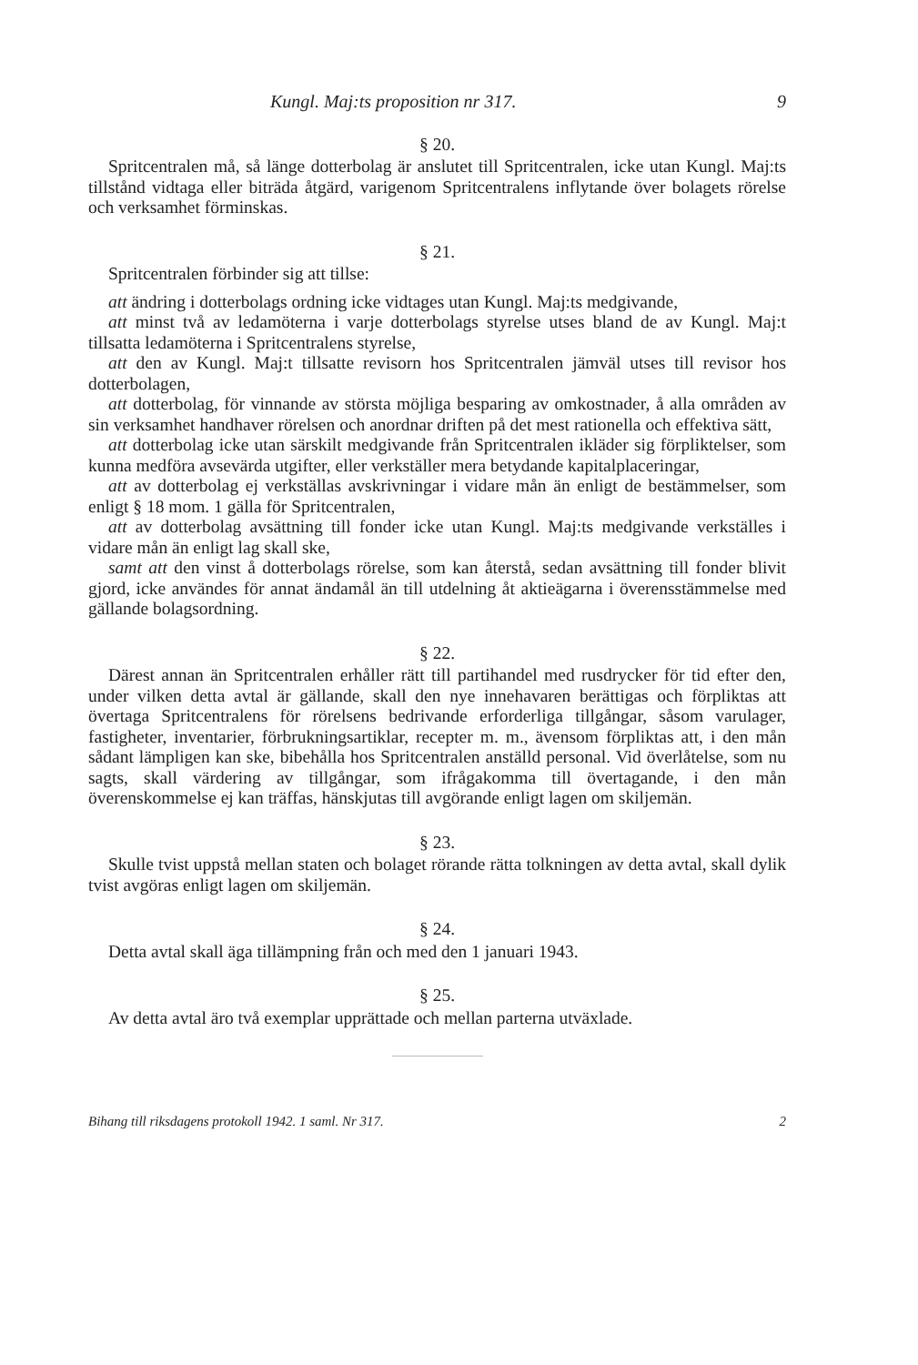Kungl. Maj:ts proposition nr 317. 9
§ 20.
Spritcentralen må, så länge dotterbolag är anslutet till Spritcentralen, icke utan Kungl. Maj:ts tillstånd vidtaga eller biträda åtgärd, varigenom Spritcentralens inflytande över bolagets rörelse och verksamhet förminskas.
§ 21.
Spritcentralen förbinder sig att tillse:
att ändring i dotterbolags ordning icke vidtages utan Kungl. Maj:ts medgivande,
att minst två av ledamöterna i varje dotterbolags styrelse utses bland de av Kungl. Maj:t tillsatta ledamöterna i Spritcentralens styrelse,
att den av Kungl. Maj:t tillsatte revisorn hos Spritcentralen jämväl utses till revisor hos dotterbolagen,
att dotterbolag, för vinnande av största möjliga besparing av omkostnader, å alla områden av sin verksamhet handhaver rörelsen och anordnar driften på det mest rationella och effektiva sätt,
att dotterbolag icke utan särskilt medgivande från Spritcentralen ikläder sig förpliktelser, som kunna medföra avsevärda utgifter, eller verkställer mera betydande kapitalplaceringar,
att av dotterbolag ej verkställas avskrivningar i vidare mån än enligt de bestämmelser, som enligt § 18 mom. 1 gälla för Spritcentralen,
att av dotterbolag avsättning till fonder icke utan Kungl. Maj:ts medgivande verkställes i vidare mån än enligt lag skall ske,
samt att den vinst å dotterbolags rörelse, som kan återstå, sedan avsättning till fonder blivit gjord, icke användes för annat ändamål än till utdelning åt aktieägarna i överensstämmelse med gällande bolagsordning.
§ 22.
Därest annan än Spritcentralen erhåller rätt till partihandel med rusdrycker för tid efter den, under vilken detta avtal är gällande, skall den nye innehavaren berättigas och förpliktas att övertaga Spritcentralens för rörelsens bedrivande erforderliga tillgångar, såsom varulager, fastigheter, inventarier, förbrukningsartiklar, recepter m. m., ävensom förpliktas att, i den mån sådant lämpligen kan ske, bibehålla hos Spritcentralen anställd personal. Vid överlåtelse, som nu sagts, skall värdering av tillgångar, som ifrågakomma till övertagande, i den mån överenskommelse ej kan träffas, hänskjutas till avgörande enligt lagen om skiljemän.
§ 23.
Skulle tvist uppstå mellan staten och bolaget rörande rätta tolkningen av detta avtal, skall dylik tvist avgöras enligt lagen om skiljemän.
§ 24.
Detta avtal skall äga tillämpning från och med den 1 januari 1943.
§ 25.
Av detta avtal äro två exemplar upprättade och mellan parterna utväxlade.
Bihang till riksdagens protokoll 1942. 1 saml. Nr 317. 2